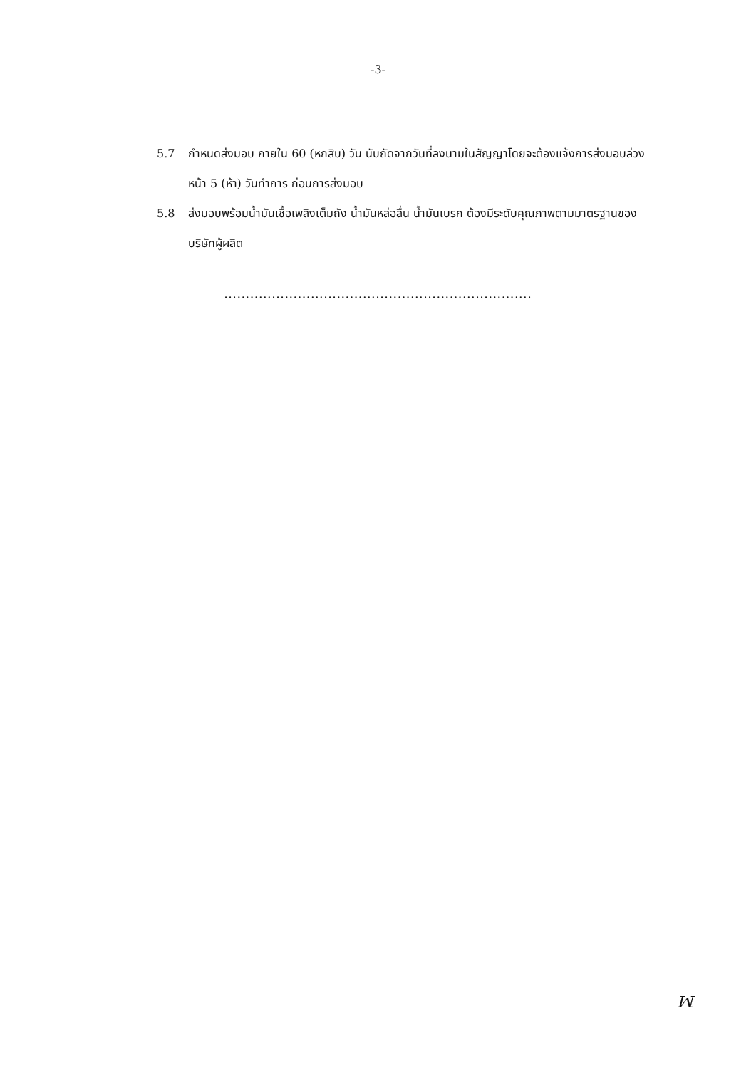-3-
5.7 กำหนดส่งมอบ ภายใน 60 (หกสิบ) วัน นับถัดจากวันที่ลงนามในสัญญาโดยจะต้องแจ้งการส่งมอบล่วงหน้า 5 (ห้า) วันทำการ ก่อนการส่งมอบ
5.8 ส่งมอบพร้อมน้ำมันเชื้อเพลิงเต็มถัง น้ำมันหล่อลื่น น้ำมันเบรก ต้องมีระดับคุณภาพตามมาตรฐานของบริษัทผู้ผลิต
.......................................................................
ꟽ